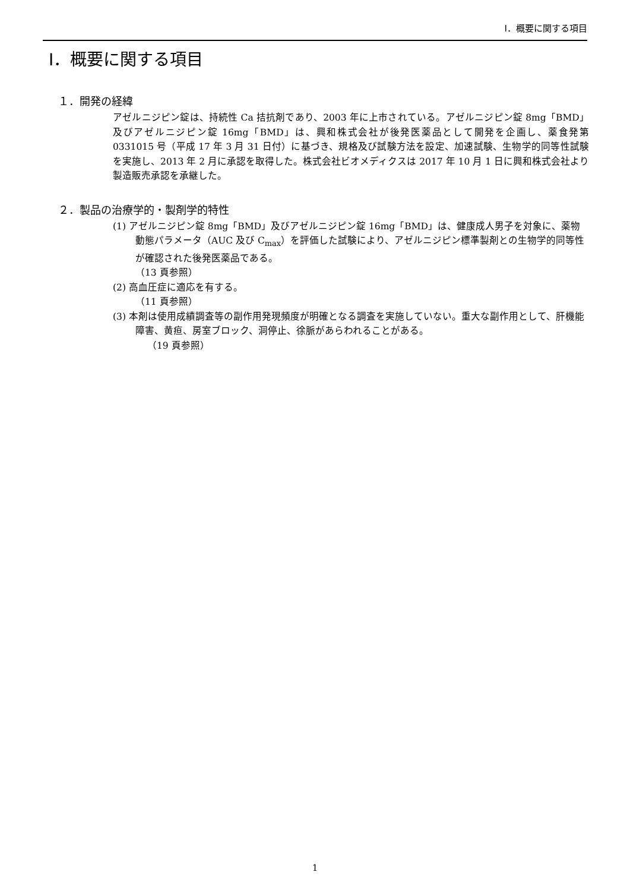Ⅰ．概要に関する項目
Ⅰ．概要に関する項目
１．開発の経緯
アゼルニジピン錠は、持続性 Ca 拮抗剤であり、2003 年に上市されている。アゼルニジピン錠 8mg「BMD」及びアゼルニジピン錠 16mg「BMD」は、興和株式会社が後発医薬品として開発を企画し、薬食発第 0331015 号（平成 17 年 3 月 31 日付）に基づき、規格及び試験方法を設定、加速試験、生物学的同等性試験を実施し、2013 年 2 月に承認を取得した。株式会社ビオメディクスは 2017 年 10 月 1 日に興和株式会社より製造販売承認を承継した。
２．製品の治療学的・製剤学的特性
(1) アゼルニジピン錠 8mg「BMD」及びアゼルニジピン錠 16mg「BMD」は、健康成人男子を対象に、薬物動態パラメータ（AUC 及び C<sub>max</sub>）を評価した試験により、アゼルニジピン標準製剤との生物学的同等性が確認された後発医薬品である。
（13 頁参照）
(2) 高血圧症に適応を有する。
（11 頁参照）
(3) 本剤は使用成績調査等の副作用発現頻度が明確となる調査を実施していない。重大な副作用として、肝機能障害、黄疸、房室ブロック、洞停止、徐脈があらわれることがある。
（19 頁参照）
1